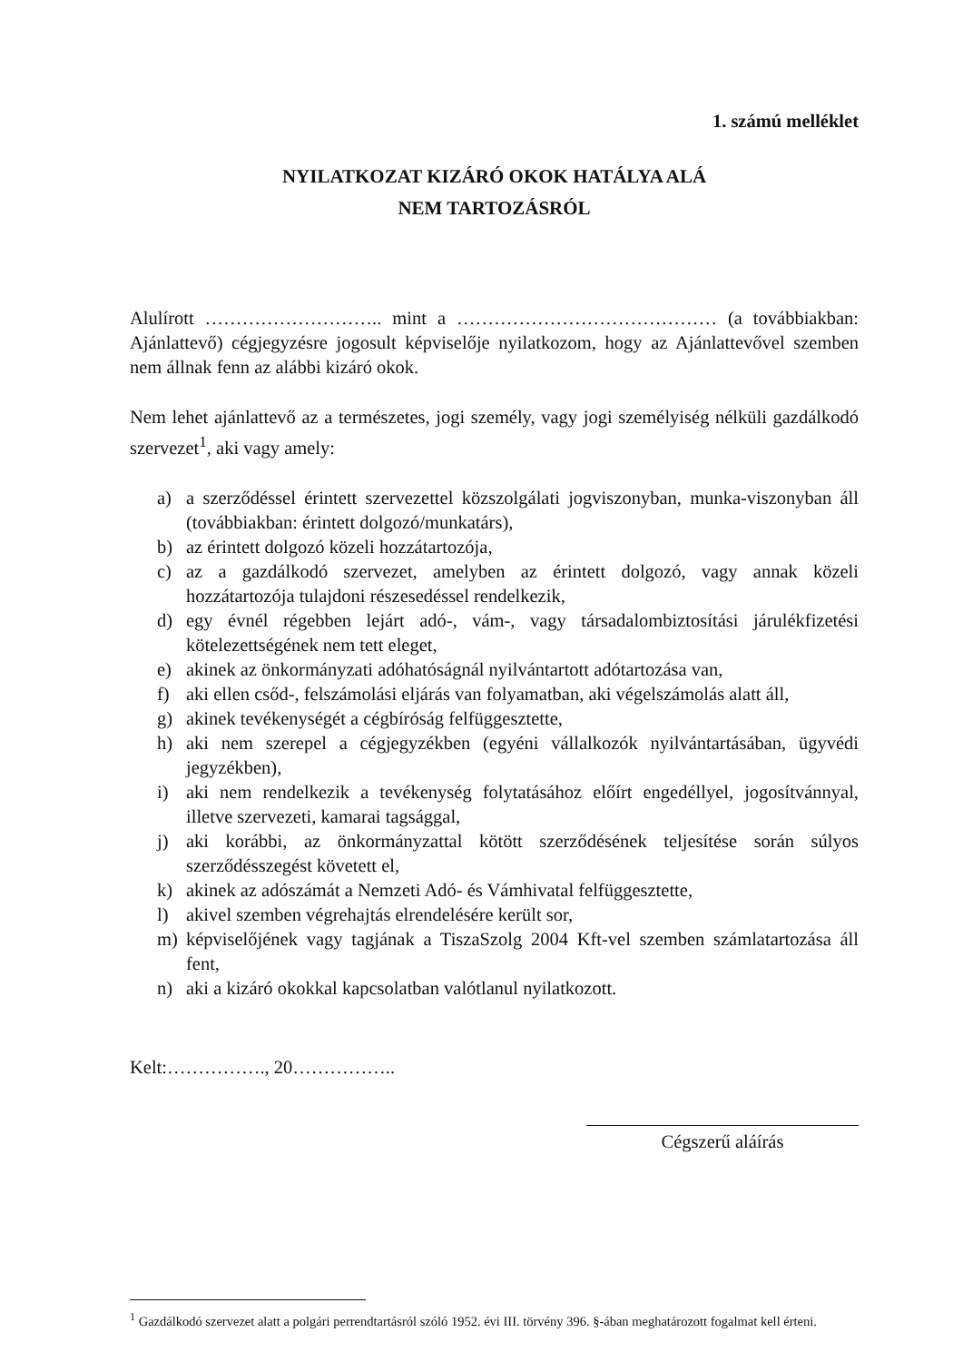1. számú melléklet
NYILATKOZAT KIZÁRÓ OKOK HATÁLYA ALÁ
NEM TARTOZÁSRÓL
Alulírott ……………………….. mint a …………………………………… (a továbbiakban: Ajánlattevő) cégjegyzésre jogosult képviselője nyilatkozom, hogy az Ajánlattevővel szemben nem állnak fenn az alábbi kizáró okok.
Nem lehet ajánlattevő az a természetes, jogi személy, vagy jogi személyiség nélküli gazdálkodó szervezet<sup>1</sup>, aki vagy amely:
a) a szerződéssel érintett szervezettel közszolgálati jogviszonyban, munka-viszonyban áll (továbbiakban: érintett dolgozó/munkatárs),
b) az érintett dolgozó közeli hozzátartozója,
c) az a gazdálkodó szervezet, amelyben az érintett dolgozó, vagy annak közeli hozzátartozója tulajdoni részesedéssel rendelkezik,
d) egy évnél régebben lejárt adó-, vám-, vagy társadalombiztosítási járulékfizetési kötelezettségének nem tett eleget,
e) akinek az önkormányzati adóhatóságnál nyilvántartott adótartozása van,
f) aki ellen csőd-, felszámolási eljárás van folyamatban, aki végelszámolás alatt áll,
g) akinek tevékenységét a cégbíróság felfüggesztette,
h) aki nem szerepel a cégjegyzékben (egyéni vállalkozók nyilvántartásában, ügyvédi jegyzékben),
i) aki nem rendelkezik a tevékenység folytatásához előírt engedéllyel, jogosítvánnyal, illetve szervezeti, kamarai tagsággal,
j) aki korábbi, az önkormányzattal kötött szerződésének teljesítése során súlyos szerződésszegést követett el,
k) akinek az adószámát a Nemzeti Adó- és Vámhivatal felfüggesztette,
l) akivel szemben végrehajtás elrendelésére került sor,
m) képviselőjének vagy tagjának a TiszaSzolg 2004 Kft-vel szemben számlatartozása áll fent,
n) aki a kizáró okokkal kapcsolatban valótlanul nyilatkozott.
Kelt:……………., 20……………..
Cégszerű aláírás
<sup>1</sup> Gazdálkodó szervezet alatt a polgári perrendtartásról szóló 1952. évi III. törvény 396. §-ában meghatározott fogalmat kell érteni.